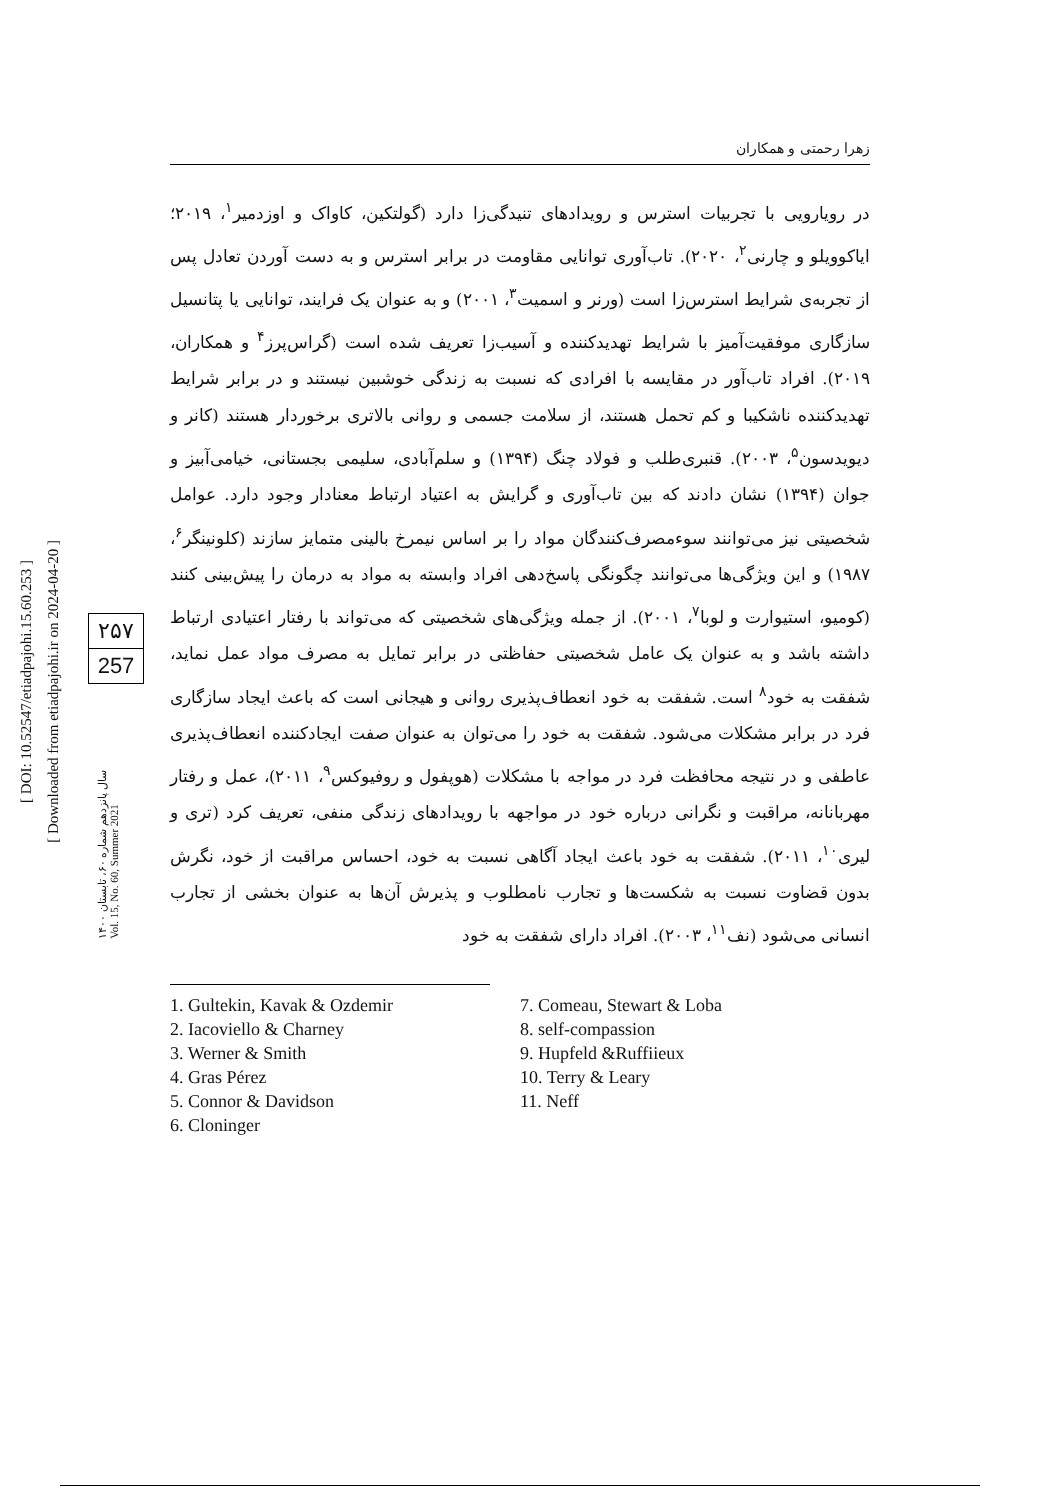[ DOI: 10.52547/etiadpajohi.15.60.253 ]
[ Downloaded from etiadpajohi.ir on 2024-04-20 ]
۲۵۷
257
سال پانزدهم شماره ۶۰، تابستان ۱۴۰۰
Vol. 15, No. 60, Summer 2021
زهرا رحمتی و همکاران
در رویارویی با تجربیات استرس و رویدادهای تنیدگی‌زا دارد (گولتکین، کاواک و اوزدمیر<sup>۱</sup>، ۲۰۱۹؛ ایاکوویلو و چارنی<sup>۲</sup>، ۲۰۲۰). تاب‌آوری توانایی مقاومت در برابر استرس و به دست آوردن تعادل پس از تجربه‌ی شرایط استرس‌زا است (ورنر و اسمیت<sup>۳</sup>، ۲۰۰۱) و به عنوان یک فرایند، توانایی یا پتانسیل سازگاری موفقیت‌آمیز با شرایط تهدیدکننده و آسیب‌زا تعریف شده است (گراس‌پرز<sup>۴</sup> و همکاران، ۲۰۱۹). افراد تاب‌آور در مقایسه با افرادی که نسبت به زندگی خوشبین نیستند و در برابر شرایط تهدیدکننده ناشکیبا و کم تحمل هستند، از سلامت جسمی و روانی بالاتری برخوردار هستند (کانر و دیویدسون<sup>۵</sup>، ۲۰۰۳). قنبری‌طلب و فولاد چنگ (۱۳۹۴) و سلم‌آبادی، سلیمی بجستانی، خیامی‌آبیز و جوان (۱۳۹۴) نشان دادند که بین تاب‌آوری و گرایش به اعتیاد ارتباط معنادار وجود دارد. عوامل شخصیتی نیز می‌توانند سوءمصرف‌کنندگان مواد را بر اساس نیمرخ بالینی متمایز سازند (کلونینگر<sup>۶</sup>، ۱۹۸۷) و این ویژگی‌ها می‌توانند چگونگی پاسخ‌دهی افراد وابسته به مواد به درمان را پیش‌بینی کنند (کومیو، استیوارت و لوبا<sup>۷</sup>، ۲۰۰۱). از جمله ویژگی‌های شخصیتی که می‌تواند با رفتار اعتیادی ارتباط داشته باشد و به عنوان یک عامل شخصیتی حفاظتی در برابر تمایل به مصرف مواد عمل نماید، شفقت به خود<sup>۸</sup> است. شفقت به خود انعطاف‌پذیری روانی و هیجانی است که باعث ایجاد سازگاری فرد در برابر مشکلات می‌شود. شفقت به خود را می‌توان به عنوان صفت ایجادکننده انعطاف‌پذیری عاطفی و در نتیجه محافظت فرد در مواجه با مشکلات (هوپفول و روفیوکس<sup>۹</sup>، ۲۰۱۱)، عمل و رفتار مهربانانه، مراقبت و نگرانی درباره خود در مواجهه با رویدادهای زندگی منفی، تعریف کرد (تری و لیری<sup>۱۰</sup>، ۲۰۱۱). شفقت به خود باعث ایجاد آگاهی نسبت به خود، احساس مراقبت از خود، نگرش بدون قضاوت نسبت به شکست‌ها و تجارب نامطلوب و پذیرش آن‌ها به عنوان بخشی از تجارب انسانی می‌شود (نف<sup>۱۱</sup>، ۲۰۰۳). افراد دارای شفقت به خود
1. Gultekin, Kavak & Ozdemir
2. Iacoviello & Charney
3. Werner & Smith
4. Gras Pérez
5. Connor & Davidson
6. Cloninger
7. Comeau, Stewart & Loba
8. self-compassion
9. Hupfeld &Ruffiieux
10. Terry & Leary
11. Neff